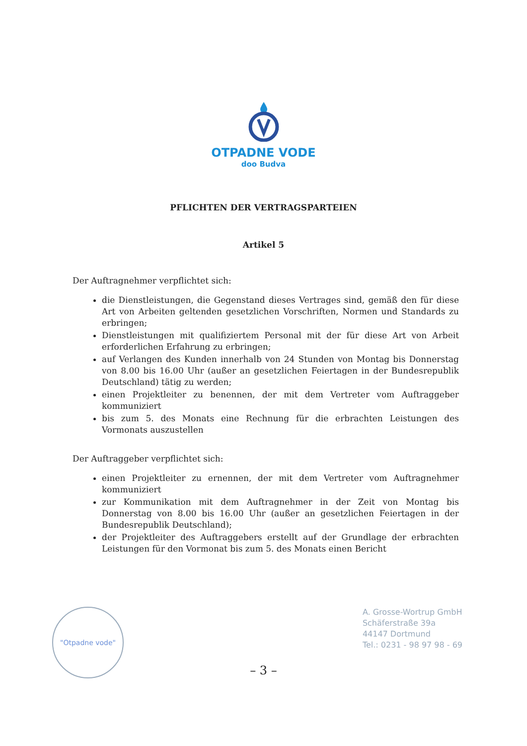OTPADNE VODE
doo Budva
PFLICHTEN DER VERTRAGSPARTEIEN
Artikel 5
Der Auftragnehmer verpflichtet sich:
die Dienstleistungen, die Gegenstand dieses Vertrages sind, gemäß den für diese Art von Arbeiten geltenden gesetzlichen Vorschriften, Normen und Standards zu erbringen;
Dienstleistungen mit qualifiziertem Personal mit der für diese Art von Arbeit erforderlichen Erfahrung zu erbringen;
auf Verlangen des Kunden innerhalb von 24 Stunden von Montag bis Donnerstag von 8.00 bis 16.00 Uhr (außer an gesetzlichen Feiertagen in der Bundesrepublik Deutschland) tätig zu werden;
einen Projektleiter zu benennen, der mit dem Vertreter vom Auftraggeber kommuniziert
bis zum 5. des Monats eine Rechnung für die erbrachten Leistungen des Vormonats auszustellen
Der Auftraggeber verpflichtet sich:
einen Projektleiter zu ernennen, der mit dem Vertreter vom Auftragnehmer kommuniziert
zur Kommunikation mit dem Auftragnehmer in der Zeit von Montag bis Donnerstag von 8.00 bis 16.00 Uhr (außer an gesetzlichen Feiertagen in der Bundesrepublik Deutschland);
der Projektleiter des Auftraggebers erstellt auf der Grundlage der erbrachten Leistungen für den Vormonat bis zum 5. des Monats einen Bericht
"Otpadne vode"
A. Grosse-Wortrup GmbH
Schäferstraße 39a
44147 Dortmund
Tel.: 0231 - 98 97 98 - 69
– 3 –